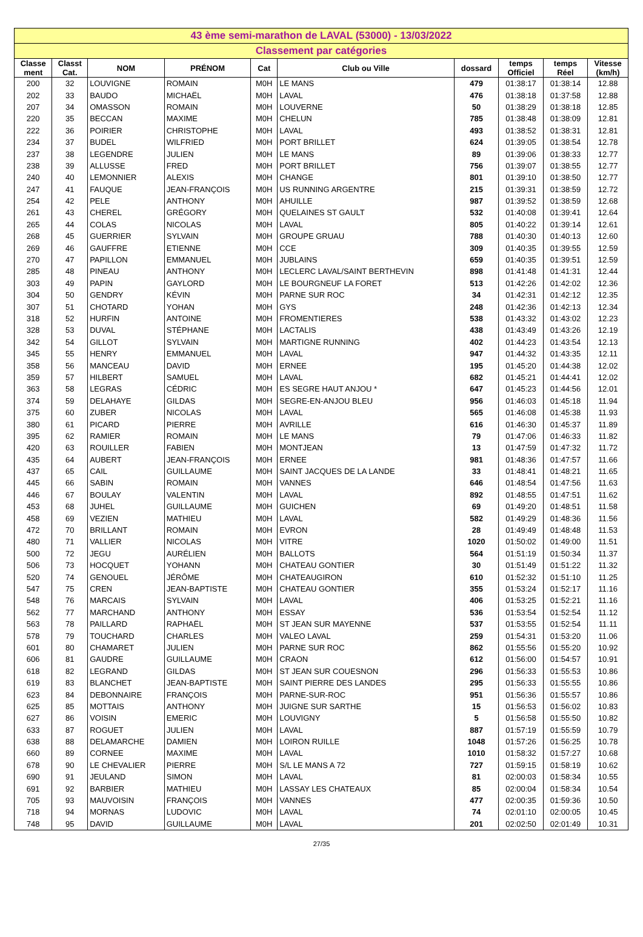| 43 ème semi-marathon de LAVAL (53000) - 13/03/2022 | | | | | | | | | |
| --- | --- | --- | --- | --- | --- | --- | --- | --- | --- |
| Classement par catégories | | | | | | | | | |
| Classe ment | Classt Cat. | NOM | PRÉNOM | Cat | Club ou Ville | dossard | temps Officiel | temps Réel | Vitesse (km/h) |
| 200 | 32 | LOUVIGNE | ROMAIN | M0H | LE MANS | 479 | 01:38:17 | 01:38:14 | 12.88 |
| 202 | 33 | BAUDO | MICHAËL | M0H | LAVAL | 476 | 01:38:18 | 01:37:58 | 12.88 |
| 207 | 34 | OMASSON | ROMAIN | M0H | LOUVERNE | 50 | 01:38:29 | 01:38:18 | 12.85 |
| 220 | 35 | BECCAN | MAXIME | M0H | CHELUN | 785 | 01:38:48 | 01:38:09 | 12.81 |
| 222 | 36 | POIRIER | CHRISTOPHE | M0H | LAVAL | 493 | 01:38:52 | 01:38:31 | 12.81 |
| 234 | 37 | BUDEL | WILFRIED | M0H | PORT BRILLET | 624 | 01:39:05 | 01:38:54 | 12.78 |
| 237 | 38 | LEGENDRE | JULIEN | M0H | LE MANS | 89 | 01:39:06 | 01:38:33 | 12.77 |
| 238 | 39 | ALLUSSE | FRED | M0H | PORT BRILLET | 756 | 01:39:07 | 01:38:55 | 12.77 |
| 240 | 40 | LEMONNIER | ALEXIS | M0H | CHANGE | 801 | 01:39:10 | 01:38:50 | 12.77 |
| 247 | 41 | FAUQUE | JEAN-FRANÇOIS | M0H | US RUNNING ARGENTRE | 215 | 01:39:31 | 01:38:59 | 12.72 |
| 254 | 42 | PELE | ANTHONY | M0H | AHUILLE | 987 | 01:39:52 | 01:38:59 | 12.68 |
| 261 | 43 | CHEREL | GRÉGORY | M0H | QUELAINES ST GAULT | 532 | 01:40:08 | 01:39:41 | 12.64 |
| 265 | 44 | COLAS | NICOLAS | M0H | LAVAL | 805 | 01:40:22 | 01:39:14 | 12.61 |
| 268 | 45 | GUERRIER | SYLVAIN | M0H | GROUPE GRUAU | 788 | 01:40:30 | 01:40:13 | 12.60 |
| 269 | 46 | GAUFFRE | ETIENNE | M0H | CCE | 309 | 01:40:35 | 01:39:55 | 12.59 |
| 270 | 47 | PAPILLON | EMMANUEL | M0H | JUBLAINS | 659 | 01:40:35 | 01:39:51 | 12.59 |
| 285 | 48 | PINEAU | ANTHONY | M0H | LECLERC LAVAL/SAINT BERTHEVIN | 898 | 01:41:48 | 01:41:31 | 12.44 |
| 303 | 49 | PAPIN | GAYLORD | M0H | LE BOURGNEUF LA FORET | 513 | 01:42:26 | 01:42:02 | 12.36 |
| 304 | 50 | GENDRY | KÉVIN | M0H | PARNE SUR ROC | 34 | 01:42:31 | 01:42:12 | 12.35 |
| 307 | 51 | CHOTARD | YOHAN | M0H | GYS | 248 | 01:42:36 | 01:42:13 | 12.34 |
| 318 | 52 | HURFIN | ANTOINE | M0H | FROMENTIERES | 538 | 01:43:32 | 01:43:02 | 12.23 |
| 328 | 53 | DUVAL | STÉPHANE | M0H | LACTALIS | 438 | 01:43:49 | 01:43:26 | 12.19 |
| 342 | 54 | GILLOT | SYLVAIN | M0H | MARTIGNE RUNNING | 402 | 01:44:23 | 01:43:54 | 12.13 |
| 345 | 55 | HENRY | EMMANUEL | M0H | LAVAL | 947 | 01:44:32 | 01:43:35 | 12.11 |
| 358 | 56 | MANCEAU | DAVID | M0H | ERNEE | 195 | 01:45:20 | 01:44:38 | 12.02 |
| 359 | 57 | HILBERT | SAMUEL | M0H | LAVAL | 682 | 01:45:21 | 01:44:41 | 12.02 |
| 363 | 58 | LEGRAS | CÉDRIC | M0H | ES SEGRE HAUT ANJOU * | 647 | 01:45:23 | 01:44:56 | 12.01 |
| 374 | 59 | DELAHAYE | GILDAS | M0H | SEGRE-EN-ANJOU BLEU | 956 | 01:46:03 | 01:45:18 | 11.94 |
| 375 | 60 | ZUBER | NICOLAS | M0H | LAVAL | 565 | 01:46:08 | 01:45:38 | 11.93 |
| 380 | 61 | PICARD | PIERRE | M0H | AVRILLE | 616 | 01:46:30 | 01:45:37 | 11.89 |
| 395 | 62 | RAMIER | ROMAIN | M0H | LE MANS | 79 | 01:47:06 | 01:46:33 | 11.82 |
| 420 | 63 | ROUILLER | FABIEN | M0H | MONTJEAN | 13 | 01:47:59 | 01:47:32 | 11.72 |
| 435 | 64 | AUBERT | JEAN-FRANÇOIS | M0H | ERNEE | 981 | 01:48:36 | 01:47:57 | 11.66 |
| 437 | 65 | CAIL | GUILLAUME | M0H | SAINT JACQUES DE LA LANDE | 33 | 01:48:41 | 01:48:21 | 11.65 |
| 445 | 66 | SABIN | ROMAIN | M0H | VANNES | 646 | 01:48:54 | 01:47:56 | 11.63 |
| 446 | 67 | BOULAY | VALENTIN | M0H | LAVAL | 892 | 01:48:55 | 01:47:51 | 11.62 |
| 453 | 68 | JUHEL | GUILLAUME | M0H | GUICHEN | 69 | 01:49:20 | 01:48:51 | 11.58 |
| 458 | 69 | VEZIEN | MATHIEU | M0H | LAVAL | 582 | 01:49:29 | 01:48:36 | 11.56 |
| 472 | 70 | BRILLANT | ROMAIN | M0H | EVRON | 28 | 01:49:49 | 01:48:48 | 11.53 |
| 480 | 71 | VALLIER | NICOLAS | M0H | VITRE | 1020 | 01:50:02 | 01:49:00 | 11.51 |
| 500 | 72 | JEGU | AURÉLIEN | M0H | BALLOTS | 564 | 01:51:19 | 01:50:34 | 11.37 |
| 506 | 73 | HOCQUET | YOHANN | M0H | CHATEAU GONTIER | 30 | 01:51:49 | 01:51:22 | 11.32 |
| 520 | 74 | GENOUEL | JÉRÔME | M0H | CHATEAUGIRON | 610 | 01:52:32 | 01:51:10 | 11.25 |
| 547 | 75 | CREN | JEAN-BAPTISTE | M0H | CHATEAU GONTIER | 355 | 01:53:24 | 01:52:17 | 11.16 |
| 548 | 76 | MARCAIS | SYLVAIN | M0H | LAVAL | 406 | 01:53:25 | 01:52:21 | 11.16 |
| 562 | 77 | MARCHAND | ANTHONY | M0H | ESSAY | 536 | 01:53:54 | 01:52:54 | 11.12 |
| 563 | 78 | PAILLARD | RAPHAËL | M0H | ST JEAN SUR MAYENNE | 537 | 01:53:55 | 01:52:54 | 11.11 |
| 578 | 79 | TOUCHARD | CHARLES | M0H | VALEO LAVAL | 259 | 01:54:31 | 01:53:20 | 11.06 |
| 601 | 80 | CHAMARET | JULIEN | M0H | PARNE SUR ROC | 862 | 01:55:56 | 01:55:20 | 10.92 |
| 606 | 81 | GAUDRE | GUILLAUME | M0H | CRAON | 612 | 01:56:00 | 01:54:57 | 10.91 |
| 618 | 82 | LEGRAND | GILDAS | M0H | ST JEAN SUR COUESNON | 296 | 01:56:33 | 01:55:53 | 10.86 |
| 619 | 83 | BLANCHET | JEAN-BAPTISTE | M0H | SAINT PIERRE DES LANDES | 295 | 01:56:33 | 01:55:55 | 10.86 |
| 623 | 84 | DEBONNAIRE | FRANÇOIS | M0H | PARNE-SUR-ROC | 951 | 01:56:36 | 01:55:57 | 10.86 |
| 625 | 85 | MOTTAIS | ANTHONY | M0H | JUIGNE SUR SARTHE | 15 | 01:56:53 | 01:56:02 | 10.83 |
| 627 | 86 | VOISIN | EMERIC | M0H | LOUVIGNY | 5 | 01:56:58 | 01:55:50 | 10.82 |
| 633 | 87 | ROGUET | JULIEN | M0H | LAVAL | 887 | 01:57:19 | 01:55:59 | 10.79 |
| 638 | 88 | DELAMARCHE | DAMIEN | M0H | LOIRON RUILLE | 1048 | 01:57:26 | 01:56:25 | 10.78 |
| 660 | 89 | CORNEE | MAXIME | M0H | LAVAL | 1010 | 01:58:32 | 01:57:27 | 10.68 |
| 678 | 90 | LE CHEVALIER | PIERRE | M0H | S/L LE MANS A 72 | 727 | 01:59:15 | 01:58:19 | 10.62 |
| 690 | 91 | JEULAND | SIMON | M0H | LAVAL | 81 | 02:00:03 | 01:58:34 | 10.55 |
| 691 | 92 | BARBIER | MATHIEU | M0H | LASSAY LES CHATEAUX | 85 | 02:00:04 | 01:58:34 | 10.54 |
| 705 | 93 | MAUVOISIN | FRANÇOIS | M0H | VANNES | 477 | 02:00:35 | 01:59:36 | 10.50 |
| 718 | 94 | MORNAS | LUDOVIC | M0H | LAVAL | 74 | 02:01:10 | 02:00:05 | 10.45 |
| 748 | 95 | DAVID | GUILLAUME | M0H | LAVAL | 201 | 02:02:50 | 02:01:49 | 10.31 |
27/35